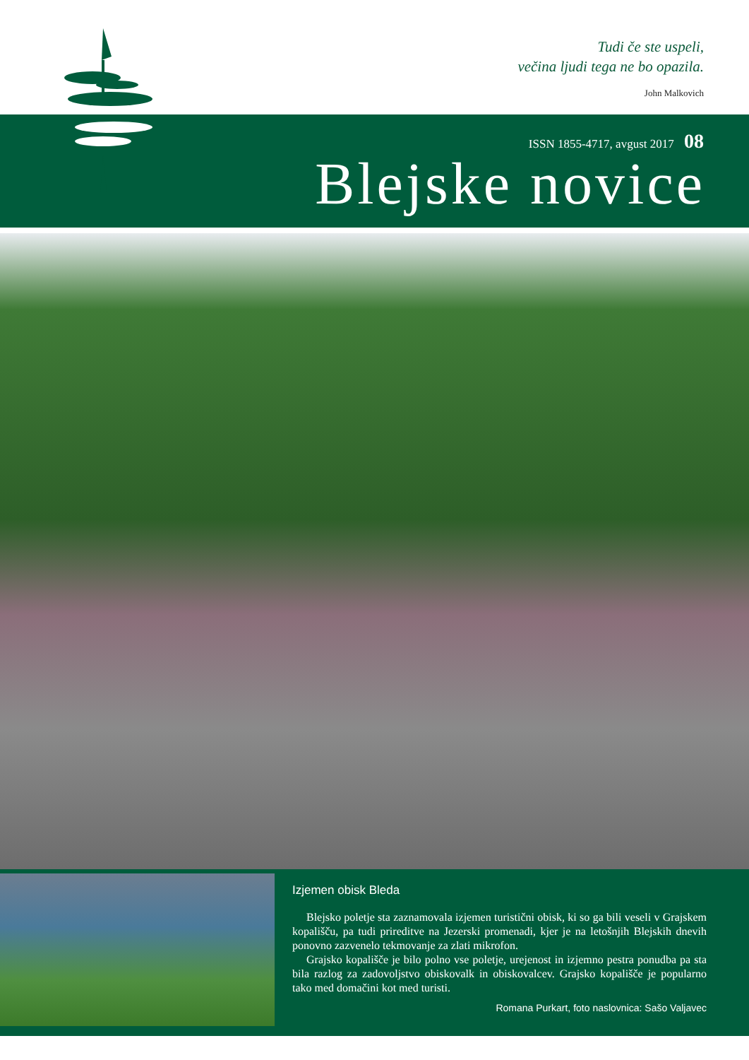Tudi če ste uspeli,
večina ljudi tega ne bo opazila.
John Malkovich
ISSN 1855-4717, avgust 2017 08
Blejske novice
Izjemen obisk Bleda
Blejsko poletje sta zaznamovala izjemen turistični obisk, ki so ga bili veseli v Grajskem kopališču, pa tudi prireditve na Jezerski promenadi, kjer je na letošnjih Blejskih dnevih ponovno zazvenelo tekmovanje za zlati mikrofon.
Grajsko kopališče je bilo polno vse poletje, urejenost in izjemno pestra ponudba pa sta bila razlog za zadovoljstvo obiskovalk in obiskovalcev. Grajsko kopališče je popularno tako med domačini kot med turisti.
Romana Purkart, foto naslovnica: Sašo Valjavec